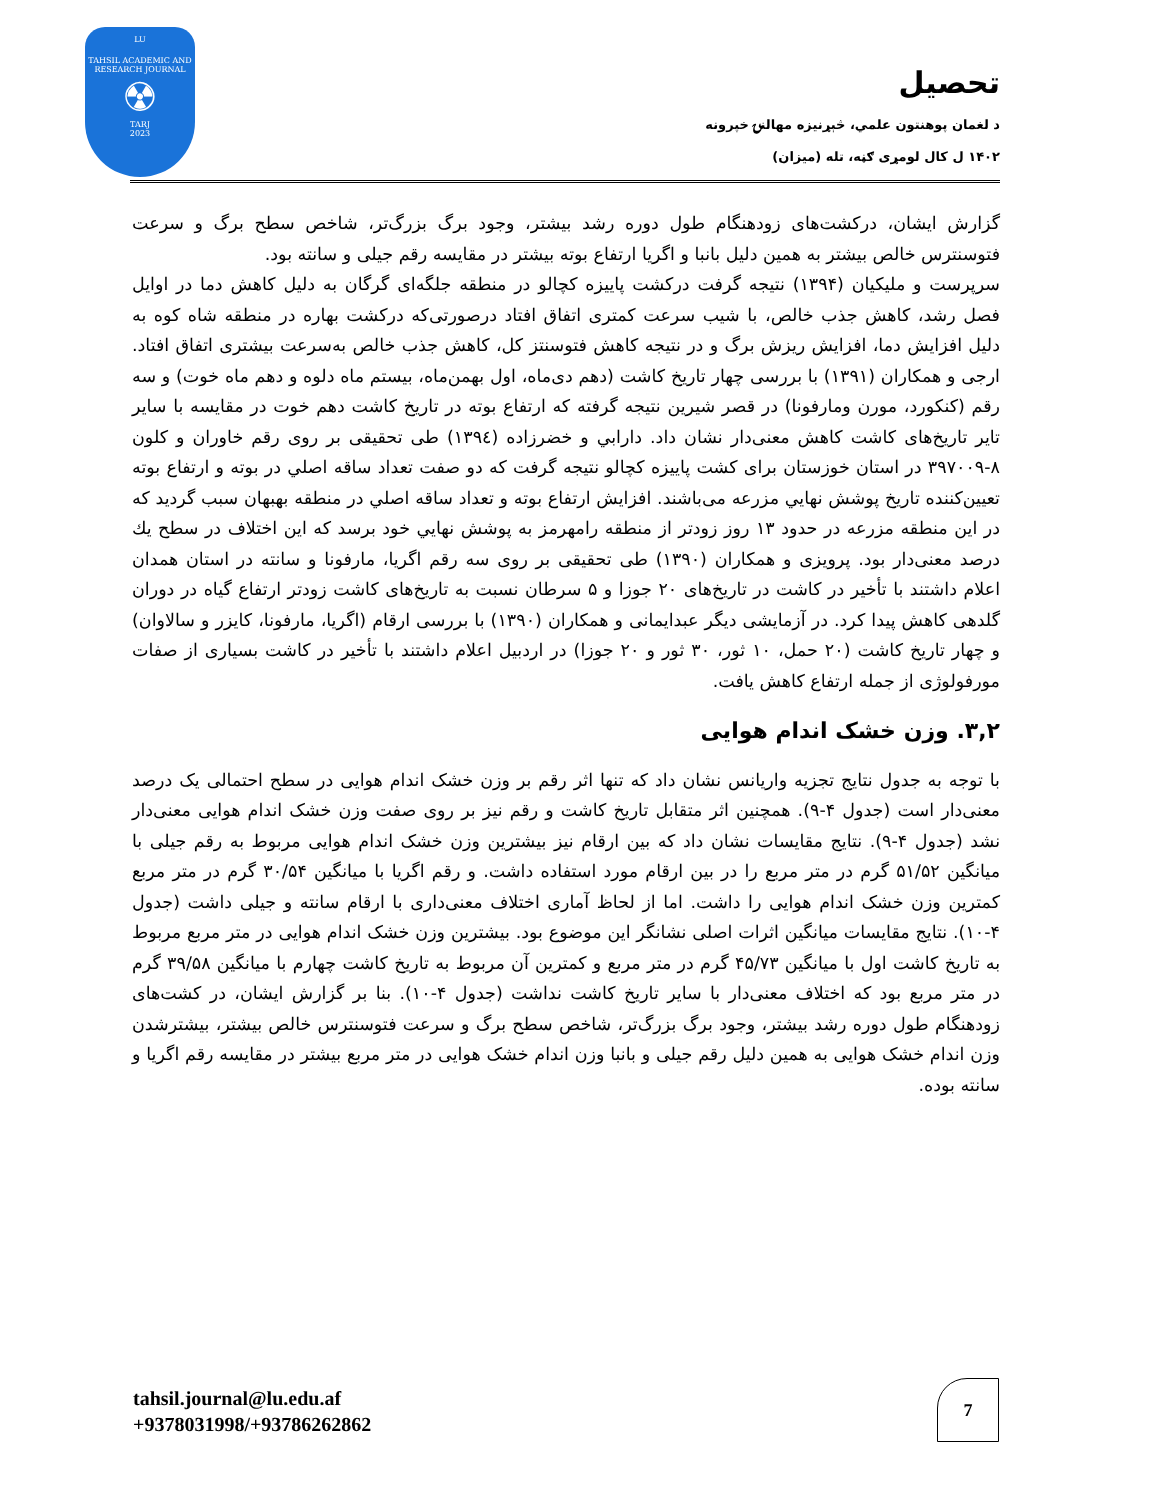LU
TAHSIL ACADEMIC AND RESEARCH JOURNAL
☢
TARJ
2023
تحصيل
د لغمان پوهنتون علمي، څېړنيزه مهالنۍ خپرونه
۱۴۰۲ ل کال لومړی ګڼه، تله (میزان)
گزارش ایشان، درکشت‌های زودهنگام طول دوره رشد بیشتر، وجود برگ بزرگ‌تر، شاخص سطح برگ و سرعت فتوسنترس خالص بیشتر به همین دلیل بانبا و اگریا ارتفاع بوته بیشتر در مقایسه رقم جیلی و سانته بود.
سرپرست و ملیکیان (۱۳۹۴) نتیجه گرفت درکشت پاییزه کچالو در منطقه جلگه‌ای گرگان به دلیل کاهش دما در اوایل فصل رشد، کاهش جذب خالص، با شیب سرعت کمتری اتفاق افتاد درصورتی‌که درکشت بهاره در منطقه شاه کوه به دلیل افزایش دما، افزایش ریزش برگ و در نتیجه کاهش فتوسنتز کل، کاهش جذب خالص به‌سرعت بیشتری اتفاق افتاد. ارجی و همکاران (۱۳۹۱) با بررسی چهار تاریخ کاشت (دهم دی‌ماه، اول بهمن‌ماه، بیستم ماه دلوه و دهم ماه خوت) و سه رقم (کنکورد، مورن ومارفونا) در قصر شیرین نتیجه گرفته که ارتفاع بوته در تاریخ کاشت دهم خوت در مقایسه با سایر تایر تاریخ‌های کاشت کاهش معنی‌دار نشان داد. دارابي و خضرزاده (۱۳۹٤) طی تحقیقی بر روی رقم خاوران و کلون ۸-۳۹۷۰۰۹ در استان خوزستان برای کشت پاییزه کچالو نتیجه گرفت که دو صفت تعداد ساقه اصلي در بوته و ارتفاع بوته تعیین‌کننده تاریخ پوشش نهايي مزرعه می‌باشند. افزایش ارتفاع بوته و تعداد ساقه اصلي در منطقه بهبهان سبب گردید که در این منطقه مزرعه در حدود ۱۳ روز زودتر از منطقه رامهرمز به پوشش نهايي خود برسد که این اختلاف در سطح يك درصد معنی‌دار بود. پرویزی و همکاران (۱۳۹۰) طی تحقیقی بر روی سه رقم اگریا، مارفونا و سانته در استان همدان اعلام داشتند با تأخیر در کاشت در تاریخ‌های ۲۰ جوزا و ۵ سرطان نسبت به تاریخ‌های کاشت زودتر ارتفاع گیاه در دوران گلدهی کاهش پیدا کرد. در آزمایشی دیگر عبدایمانی و همکاران (۱۳۹۰) با بررسی ارقام (اگریا، مارفونا، کایزر و سالاوان) و چهار تاریخ کاشت (۲۰ حمل، ۱۰ ثور، ۳۰ ثور و ۲۰ جوزا) در اردبیل اعلام داشتند با تأخیر در کاشت بسیاری از صفات مورفولوژی از جمله ارتفاع کاهش یافت.
۳,۲. وزن خشک اندام هوایی
با توجه به جدول نتایج تجزیه واریانس نشان داد که تنها اثر رقم بر وزن خشک اندام هوایی در سطح احتمالی یک درصد معنی‌دار است (جدول ۴-۹). همچنین اثر متقابل تاریخ کاشت و رقم نیز بر روی صفت وزن خشک اندام هوایی معنی‌دار نشد (جدول ۴-۹). نتایج مقایسات نشان داد که بین ارقام نیز بیشترین وزن خشک اندام هوایی مربوط به رقم جیلی با میانگین ۵۱/۵۲ گرم در متر مربع را در بین ارقام مورد استفاده داشت. و رقم اگریا با میانگین ۳۰/۵۴ گرم در متر مربع کمترین وزن خشک اندام هوایی را داشت. اما از لحاظ آماری اختلاف معنی‌داری با ارقام سانته و جیلی داشت (جدول ۴-۱۰). نتایج مقایسات میانگین اثرات اصلی نشانگر این موضوع بود. بیشترین وزن خشک اندام هوایی در متر مربع مربوط به تاریخ کاشت اول با میانگین ۴۵/۷۳ گرم در متر مربع و کمترین آن مربوط به تاریخ کاشت چهارم با میانگین ۳۹/۵۸ گرم در متر مربع بود که اختلاف معنی‌دار با سایر تاریخ کاشت نداشت (جدول ۴-۱۰). بنا بر گزارش ایشان، در کشت‌های زودهنگام طول دوره رشد بیشتر، وجود برگ بزرگ‌تر، شاخص سطح برگ و سرعت فتوسنترس خالص بیشتر، بیشترشدن وزن اندام خشک هوایی به همین دلیل رقم جیلی و بانبا وزن اندام خشک هوایی در متر مربع بیشتر در مقایسه رقم اگریا و سانته بوده.
tahsil.journal@lu.edu.af
+9378031998/+93786262862
7